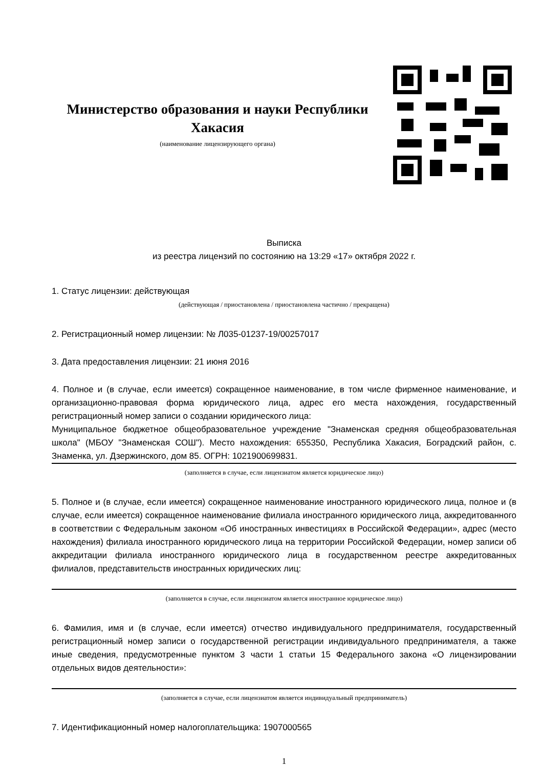Министерство образования и науки Республики Хакасия
(наименование лицензирующего органа)
Выписка
из реестра лицензий по состоянию на 13:29 «17» октября 2022 г.
1. Статус лицензии: действующая
(действующая / приостановлена / приостановлена частично / прекращена)
2. Регистрационный номер лицензии: № Л035-01237-19/00257017
3. Дата предоставления лицензии: 21 июня 2016
4. Полное и (в случае, если имеется) сокращенное наименование, в том числе фирменное наименование, и организационно-правовая форма юридического лица, адрес его места нахождения, государственный регистрационный номер записи о создании юридического лица:
Муниципальное бюджетное общеобразовательное учреждение "Знаменская средняя общеобразовательная школа" (МБОУ "Знаменская СОШ"). Место нахождения: 655350, Республика Хакасия, Боградский район, с. Знаменка, ул. Дзержинского, дом 85. ОГРН: 1021900699831.
(заполняется в случае, если лицензиатом является юридическое лицо)
5. Полное и (в случае, если имеется) сокращенное наименование иностранного юридического лица, полное и (в случае, если имеется) сокращенное наименование филиала иностранного юридического лица, аккредитованного в соответствии с Федеральным законом «Об иностранных инвестициях в Российской Федерации», адрес (место нахождения) филиала иностранного юридического лица на территории Российской Федерации, номер записи об аккредитации филиала иностранного юридического лица в государственном реестре аккредитованных филиалов, представительств иностранных юридических лиц:
(заполняется в случае, если лицензиатом является иностранное юридическое лицо)
6. Фамилия, имя и (в случае, если имеется) отчество индивидуального предпринимателя, государственный регистрационный номер записи о государственной регистрации индивидуального предпринимателя, а также иные сведения, предусмотренные пунктом 3 части 1 статьи 15 Федерального закона «О лицензировании отдельных видов деятельности»:
(заполняется в случае, если лицензиатом является индивидуальный предприниматель)
7. Идентификационный номер налогоплательщика: 1907000565
1